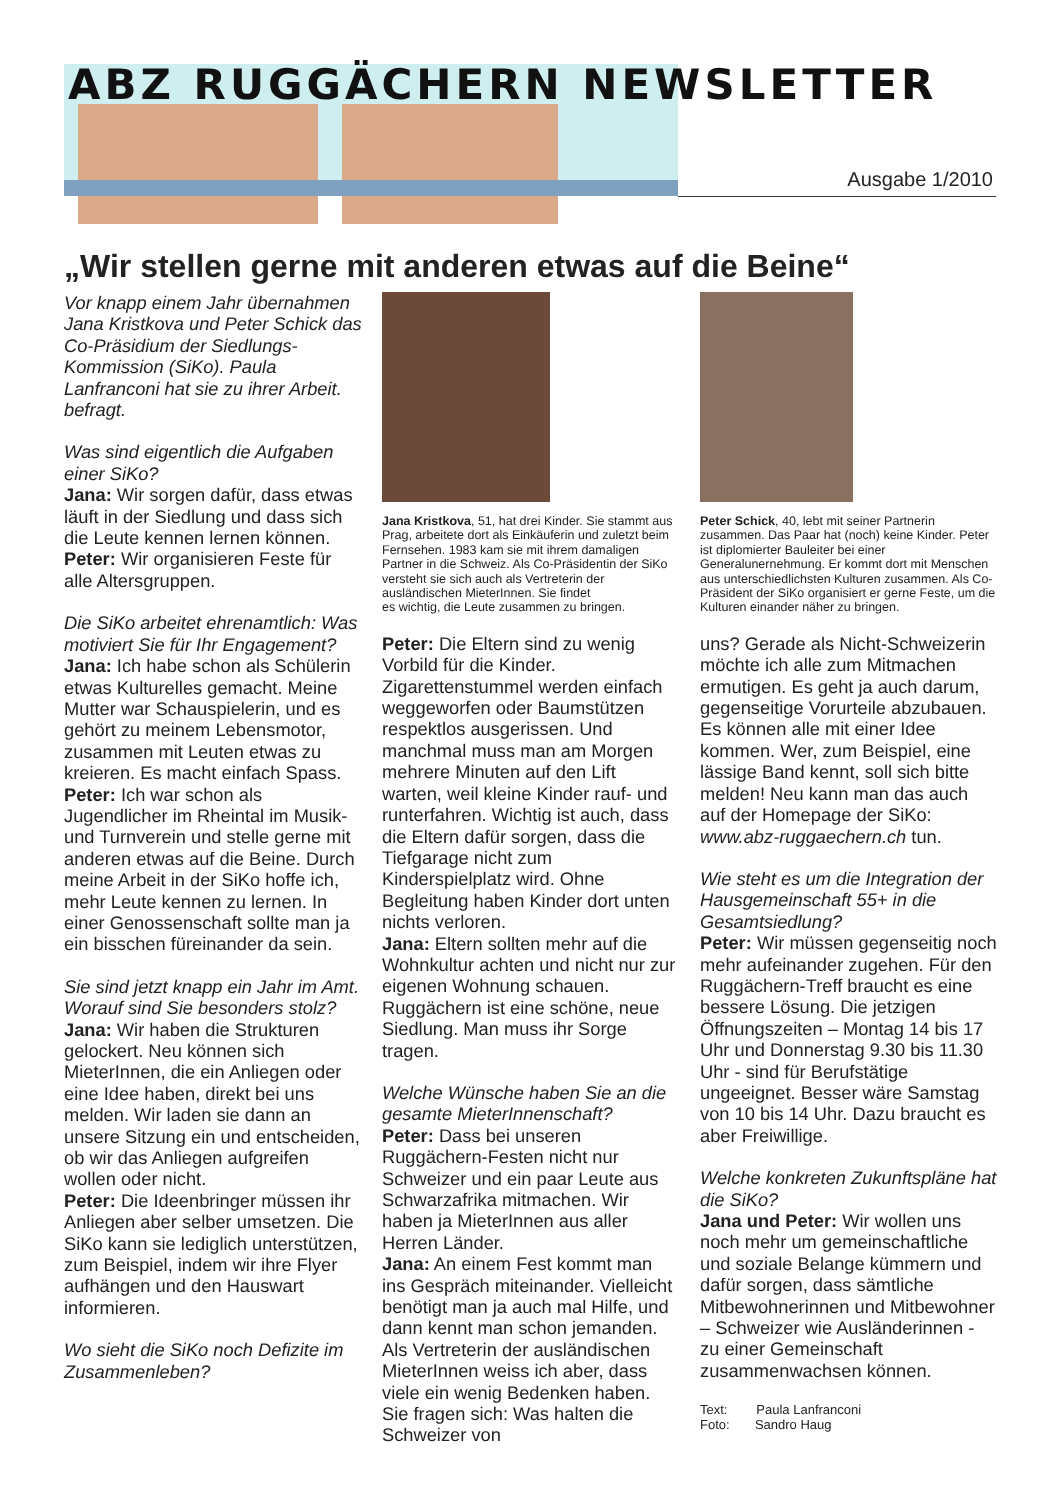ABZ RUGGÄCHERN NEWSLETTER
Ausgabe 1/2010
„Wir stellen gerne mit anderen etwas auf die Beine“
Vor knapp einem Jahr übernahmen Jana Kristkova und Peter Schick das Co-Präsidium der Siedlungs-Kommission (SiKo). Paula Lanfranconi hat sie zu ihrer Arbeit. befragt.
Was sind eigentlich die Aufgaben einer SiKo?
Jana: Wir sorgen dafür, dass etwas läuft in der Siedlung und dass sich die Leute kennen lernen können.
Peter: Wir organisieren Feste für alle Altersgruppen.
Die SiKo arbeitet ehrenamtlich: Was motiviert Sie für Ihr Engagement?
Jana: Ich habe schon als Schülerin etwas Kulturelles gemacht. Meine Mutter war Schauspielerin, und es gehört zu meinem Lebensmotor, zusammen mit Leuten etwas zu kreieren. Es macht einfach Spass.
Peter: Ich war schon als Jugendlicher im Rheintal im Musik- und Turnverein und stelle gerne mit anderen etwas auf die Beine. Durch meine Arbeit in der SiKo hoffe ich, mehr Leute kennen zu lernen. In einer Genossenschaft sollte man ja ein bisschen füreinander da sein.
Sie sind jetzt knapp ein Jahr im Amt. Worauf sind Sie besonders stolz?
Jana: Wir haben die Strukturen gelockert. Neu können sich MieterInnen, die ein Anliegen oder eine Idee haben, direkt bei uns melden. Wir laden sie dann an unsere Sitzung ein und entscheiden, ob wir das Anliegen aufgreifen wollen oder nicht.
Peter: Die Ideenbringer müssen ihr Anliegen aber selber umsetzen. Die SiKo kann sie lediglich unterstützen, zum Beispiel, indem wir ihre Flyer aufhängen und den Hauswart informieren.
Wo sieht die SiKo noch Defizite im Zusammenleben?
Jana Kristkova, 51, hat drei Kinder. Sie stammt aus Prag, arbeitete dort als Einkäuferin und zuletzt beim Fernsehen. 1983 kam sie mit ihrem damaligen Partner in die Schweiz. Als Co-Präsidentin der SiKo versteht sie sich auch als Vertreterin der ausländischen MieterInnen. Sie findet
es wichtig, die Leute zusammen zu bringen.
Peter: Die Eltern sind zu wenig Vorbild für die Kinder. Zigarettenstummel werden einfach weggeworfen oder Baumstützen respektlos ausgerissen. Und manchmal muss man am Morgen mehrere Minuten auf den Lift warten, weil kleine Kinder rauf- und runterfahren. Wichtig ist auch, dass die Eltern dafür sorgen, dass die Tiefgarage nicht zum Kinderspielplatz wird. Ohne Begleitung haben Kinder dort unten nichts verloren.
Jana: Eltern sollten mehr auf die Wohnkultur achten und nicht nur zur eigenen Wohnung schauen. Ruggächern ist eine schöne, neue Siedlung. Man muss ihr Sorge tragen.
Welche Wünsche haben Sie an die gesamte MieterInnenschaft?
Peter: Dass bei unseren Ruggächern-Festen nicht nur Schweizer und ein paar Leute aus Schwarzafrika mitmachen. Wir haben ja MieterInnen aus aller Herren Länder.
Jana: An einem Fest kommt man ins Gespräch miteinander. Vielleicht benötigt man ja auch mal Hilfe, und dann kennt man schon jemanden. Als Vertreterin der ausländischen MieterInnen weiss ich aber, dass viele ein wenig Bedenken haben. Sie fragen sich: Was halten die Schweizer von
Peter Schick, 40, lebt mit seiner Partnerin zusammen. Das Paar hat (noch) keine Kinder. Peter ist diplomierter Bauleiter bei einer Generalunernehmung. Er kommt dort mit Menschen aus unterschiedlichsten Kulturen zusammen. Als Co-Präsident der SiKo organisiert er gerne Feste, um die Kulturen einander näher zu bringen.
uns? Gerade als Nicht-Schweizerin möchte ich alle zum Mitmachen ermutigen. Es geht ja auch darum, gegenseitige Vorurteile abzubauen. Es können alle mit einer Idee kommen. Wer, zum Beispiel, eine lässige Band kennt, soll sich bitte melden! Neu kann man das auch auf der Homepage der SiKo: www.abz-ruggaechern.ch tun.
Wie steht es um die Integration der Hausgemeinschaft 55+ in die Gesamtsiedlung?
Peter: Wir müssen gegenseitig noch mehr aufeinander zugehen. Für den Ruggächern-Treff braucht es eine bessere Lösung. Die jetzigen Öffnungszeiten – Montag 14 bis 17 Uhr und Donnerstag 9.30 bis 11.30 Uhr - sind für Berufstätige ungeeignet. Besser wäre Samstag von 10 bis 14 Uhr. Dazu braucht es aber Freiwillige.
Welche konkreten Zukunftspläne hat die SiKo?
Jana und Peter: Wir wollen uns noch mehr um gemeinschaftliche und soziale Belange kümmern und dafür sorgen, dass sämtliche Mitbewohnerinnen und Mitbewohner – Schweizer wie Ausländerinnen - zu einer Gemeinschaft zusammenwachsen können.
Text: Paula Lanfranconi
Foto: Sandro Haug